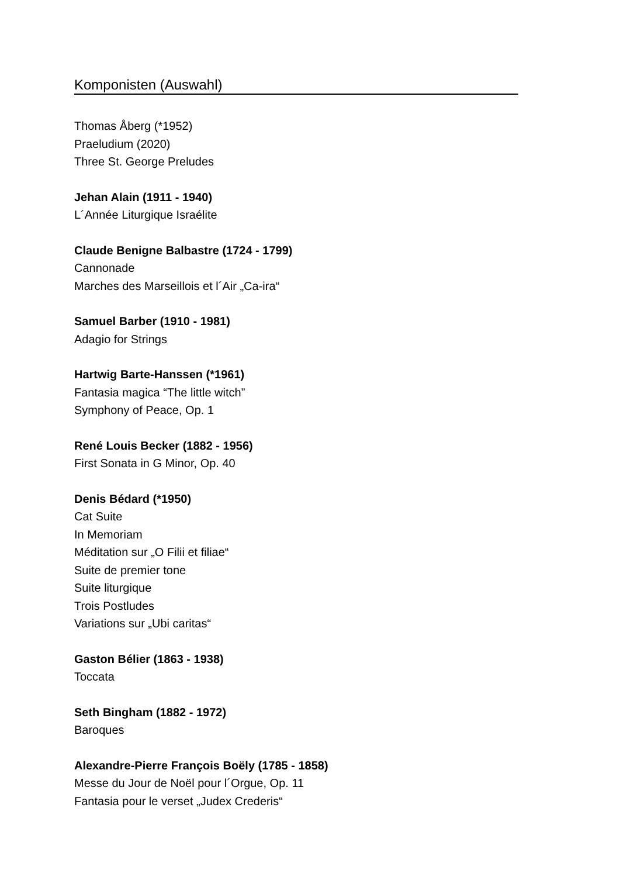Komponisten (Auswahl)
Thomas Åberg (*1952)
Praeludium (2020)
Three St. George Preludes
Jehan Alain (1911 - 1940)
L´Année Liturgique Israélite
Claude Benigne Balbastre (1724 - 1799)
Cannonade
Marches des Marseillois et l´Air „Ca-ira“
Samuel Barber (1910 - 1981)
Adagio for Strings
Hartwig Barte-Hanssen (*1961)
Fantasia magica “The little witch”
Symphony of Peace, Op. 1
René Louis Becker (1882 - 1956)
First Sonata in G Minor, Op. 40
Denis Bédard (*1950)
Cat Suite
In Memoriam
Méditation sur „O Filii et filiae“
Suite de premier tone
Suite liturgique
Trois Postludes
Variations sur „Ubi caritas“
Gaston Bélier (1863 - 1938)
Toccata
Seth Bingham (1882 - 1972)
Baroques
Alexandre-Pierre François Boëly (1785 - 1858)
Messe du Jour de Noël pour l´Orgue, Op. 11
Fantasia pour le verset „Judex Crederis“